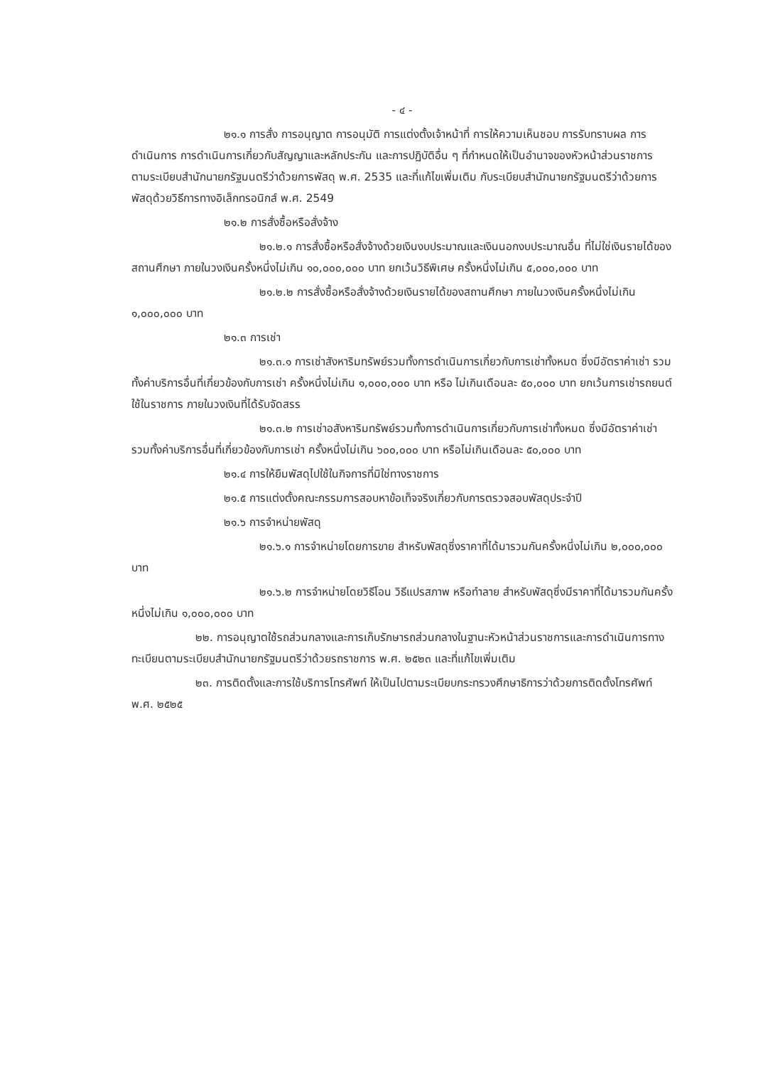- ๔ -
๒๑.๑ การสั่ง การอนุญาต การอนุมัติ การแต่งตั้งเจ้าหน้าที่ การให้ความเห็นชอบ การรับทราบผล การดำเนินการ การดำเนินการเกี่ยวกับสัญญาและหลักประกัน และการปฏิบัติอื่น ๆ ที่กำหนดให้เป็นอำนาจของหัวหน้าส่วนราชการ ตามระเบียบสำนักนายกรัฐมนตรีว่าด้วยการพัสดุ พ.ศ. 2535 และที่แก้ไขเพิ่มเติม กับระเบียบสำนักนายกรัฐมนตรีว่าด้วยการพัสดุด้วยวิธีการทางอิเล็กทรอนิกส์ พ.ศ. 2549
๒๑.๒ การสั่งซื้อหรือสั่งจ้าง
๒๑.๒.๑ การสั่งซื้อหรือสั่งจ้างด้วยเงินงบประมาณและเงินนอกงบประมาณอื่น ที่ไม่ใช่เงินรายได้ของสถานศึกษา ภายในวงเงินครั้งหนึ่งไม่เกิน ๑๐,๐๐๐,๐๐๐ บาท ยกเว้นวิธีพิเศษ ครั้งหนึ่งไม่เกิน ๕,๐๐๐,๐๐๐ บาท
๒๑.๒.๒ การสั่งซื้อหรือสั่งจ้างด้วยเงินรายได้ของสถานศึกษา ภายในวงเงินครั้งหนึ่งไม่เกิน ๑,๐๐๐,๐๐๐ บาท
๒๑.๓ การเช่า
๒๑.๓.๑ การเช่าสังหาริมทรัพย์รวมทั้งการดำเนินการเกี่ยวกับการเช่าทั้งหมด ซึ่งมีอัตราค่าเช่า รวมทั้งค่าบริการอื่นที่เกี่ยวข้องกับการเช่า ครั้งหนึ่งไม่เกิน ๑,๐๐๐,๐๐๐ บาท หรือ ไม่เกินเดือนละ ๕๐,๐๐๐ บาท ยกเว้นการเช่ารถยนต์ใช้ในราชการ ภายในวงเงินที่ได้รับจัดสรร
๒๑.๓.๒ การเช่าอสังหาริมทรัพย์รวมทั้งการดำเนินการเกี่ยวกับการเช่าทั้งหมด ซึ่งมีอัตราค่าเช่า รวมทั้งค่าบริการอื่นที่เกี่ยวข้องกับการเช่า ครั้งหนึ่งไม่เกิน ๖๐๐,๐๐๐ บาท หรือไม่เกินเดือนละ ๕๐,๐๐๐ บาท
๒๑.๔ การให้ยืมพัสดุไปใช้ในกิจการที่มิใช่ทางราชการ
๒๑.๕ การแต่งตั้งคณะกรรมการสอบหาข้อเท็จจริงเกี่ยวกับการตรวจสอบพัสดุประจำปี
๒๑.๖ การจำหน่ายพัสดุ
๒๑.๖.๑ การจำหน่ายโดยการขาย สำหรับพัสดุซึ่งราคาที่ได้มารวมกันครั้งหนึ่งไม่เกิน ๒,๐๐๐,๐๐๐ บาท
๒๑.๖.๒ การจำหน่ายโดยวิธีโอน วิธีแปรสภาพ หรือทำลาย สำหรับพัสดุซึ่งมีราคาที่ได้มารวมกันครั้งหนึ่งไม่เกิน ๑,๐๐๐,๐๐๐ บาท
๒๒. การอนุญาตใช้รถส่วนกลางและการเก็บรักษารถส่วนกลางในฐานะหัวหน้าส่วนราชการและการดำเนินการทางทะเบียนตามระเบียบสำนักนายกรัฐมนตรีว่าด้วยรถราชการ พ.ศ. ๒๕๒๓ และที่แก้ไขเพิ่มเติม
๒๓. การติดตั้งและการใช้บริการโทรศัพท์ ให้เป็นไปตามระเบียบกระทรวงศึกษาธิการว่าด้วยการติดตั้งโทรศัพท์ พ.ศ. ๒๕๒๕